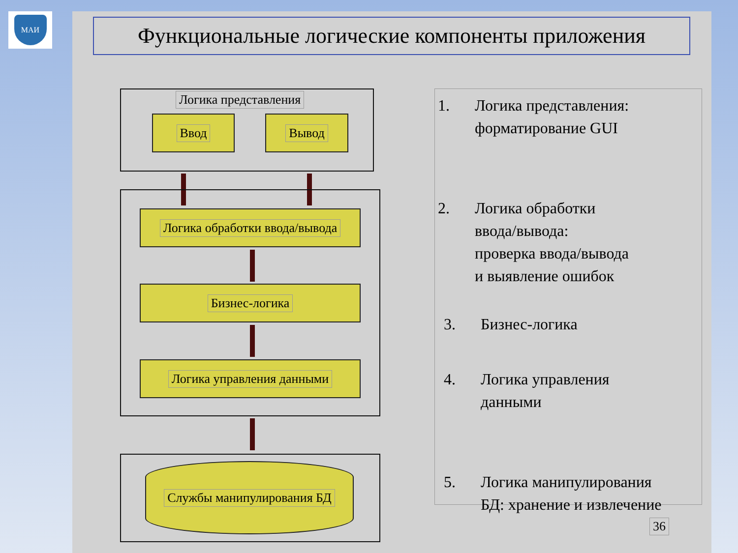МАИ
Функциональные логические компоненты приложения
Логика представления
Ввод Вывод
Логика обработки ввода/вывода
Бизнес-логика
Логика управления данными
Службы манипулирования БД
1. Логика представления:
форматирование GUI
2. Логика обработки
ввода/вывода:
проверка ввода/вывода
и выявление ошибок
3. Бизнес-логика
4. Логика управления
данными
5. Логика манипулирования
БД: хранение и извлечение
36